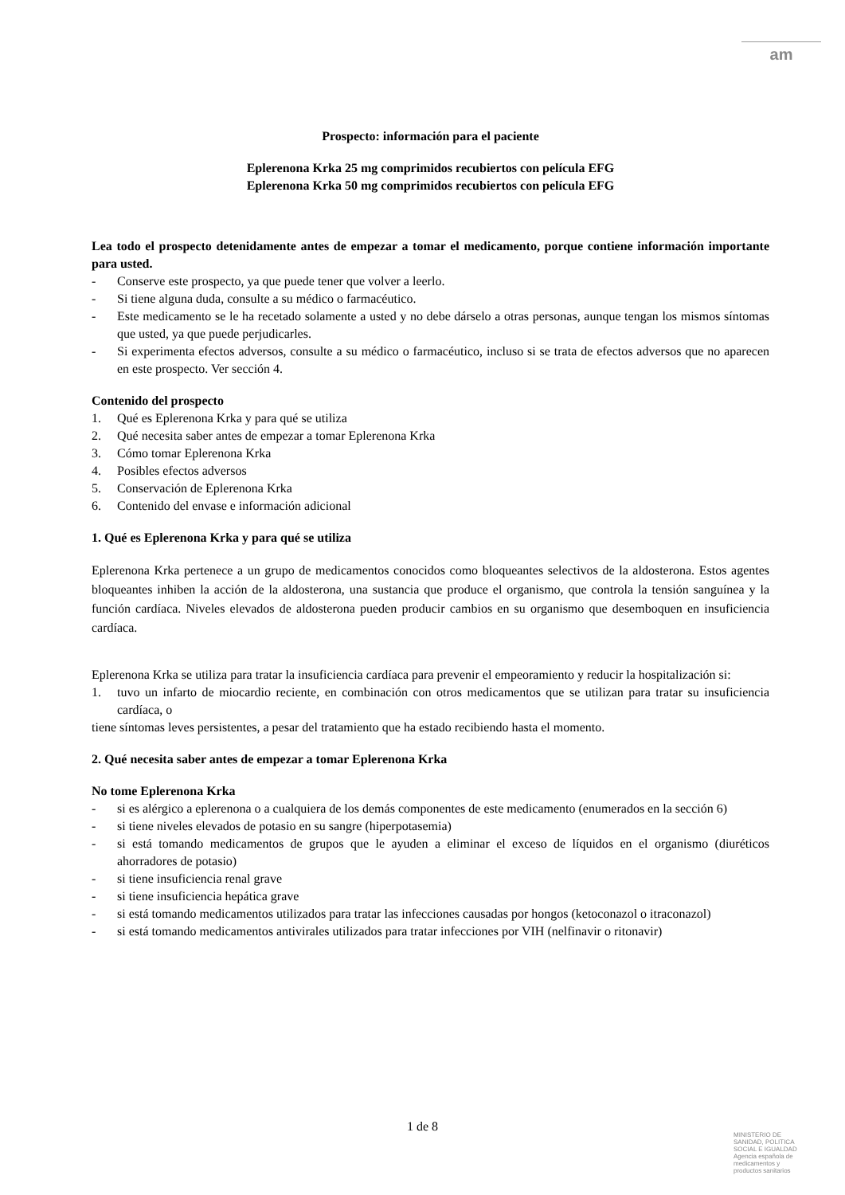am
Prospecto: información para el paciente
Eplerenona Krka 25 mg comprimidos recubiertos con película EFG
Eplerenona Krka 50 mg comprimidos recubiertos con película EFG
Lea todo el prospecto detenidamente antes de empezar a tomar el medicamento, porque contiene información importante para usted.
- Conserve este prospecto, ya que puede tener que volver a leerlo.
- Si tiene alguna duda, consulte a su médico o farmacéutico.
- Este medicamento se le ha recetado solamente a usted y no debe dárselo a otras personas, aunque tengan los mismos síntomas que usted, ya que puede perjudicarles.
- Si experimenta efectos adversos, consulte a su médico o farmacéutico, incluso si se trata de efectos adversos que no aparecen en este prospecto. Ver sección 4.
Contenido del prospecto
1. Qué es Eplerenona Krka y para qué se utiliza
2. Qué necesita saber antes de empezar a tomar Eplerenona Krka
3. Cómo tomar Eplerenona Krka
4. Posibles efectos adversos
5. Conservación de Eplerenona Krka
6. Contenido del envase e información adicional
1. Qué es Eplerenona Krka y para qué se utiliza
Eplerenona Krka pertenece a un grupo de medicamentos conocidos como bloqueantes selectivos de la aldosterona. Estos agentes bloqueantes inhiben la acción de la aldosterona, una sustancia que produce el organismo, que controla la tensión sanguínea y la función cardíaca. Niveles elevados de aldosterona pueden producir cambios en su organismo que desemboquen en insuficiencia cardíaca.
Eplerenona Krka se utiliza para tratar la insuficiencia cardíaca para prevenir el empeoramiento y reducir la hospitalización si:
1. tuvo un infarto de miocardio reciente, en combinación con otros medicamentos que se utilizan para tratar su insuficiencia cardíaca, o
tiene síntomas leves persistentes, a pesar del tratamiento que ha estado recibiendo hasta el momento.
2. Qué necesita saber antes de empezar a tomar Eplerenona Krka
No tome Eplerenona Krka
- si es alérgico a eplerenona o a cualquiera de los demás componentes de este medicamento (enumerados en la sección 6)
- si tiene niveles elevados de potasio en su sangre (hiperpotasemia)
- si está tomando medicamentos de grupos que le ayuden a eliminar el exceso de líquidos en el organismo (diuréticos ahorradores de potasio)
- si tiene insuficiencia renal grave
- si tiene insuficiencia hepática grave
- si está tomando medicamentos utilizados para tratar las infecciones causadas por hongos (ketoconazol o itraconazol)
- si está tomando medicamentos antivirales utilizados para tratar infecciones por VIH (nelfinavir o ritonavir)
1 de 8
MINISTERIO DE SANIDAD, POLITICA SOCIAL E IGUALDAD
Agencia española de medicamentos y productos sanitarios